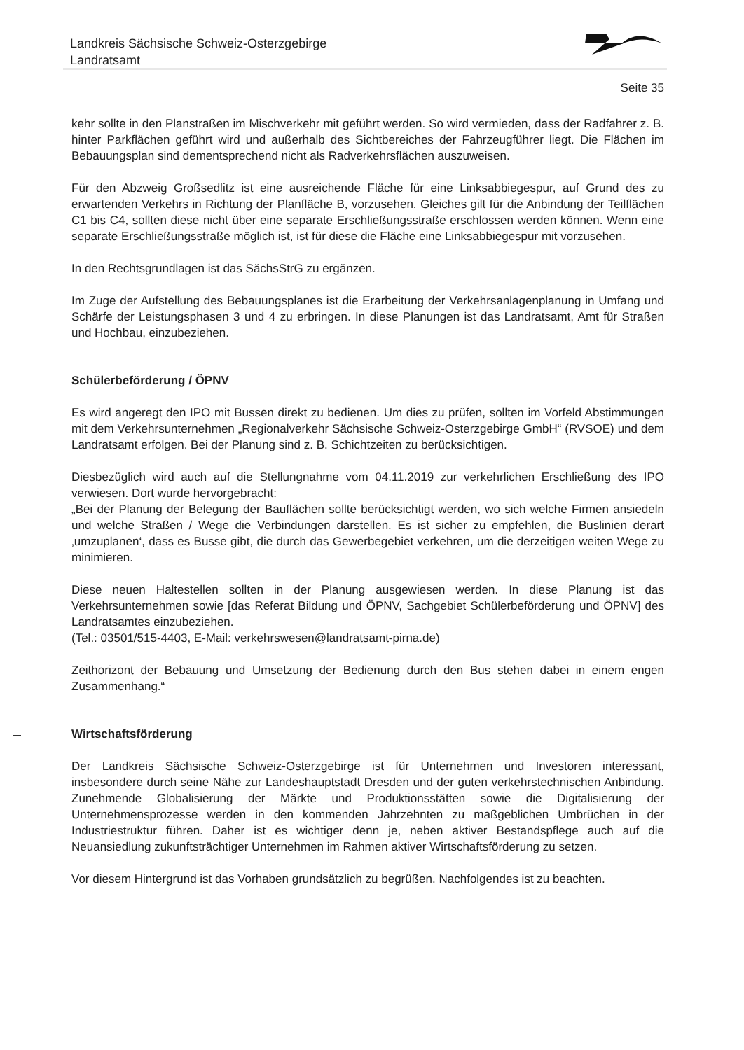Landkreis Sächsische Schweiz-Osterzgebirge
Landratsamt
Seite 35
kehr sollte in den Planstraßen im Mischverkehr mit geführt werden. So wird vermieden, dass der Radfahrer z. B. hinter Parkflächen geführt wird und außerhalb des Sichtbereiches der Fahrzeugführer liegt. Die Flächen im Bebauungsplan sind dementsprechend nicht als Radverkehrsflächen auszuweisen.
Für den Abzweig Großsedlitz ist eine ausreichende Fläche für eine Linksabbiegespur, auf Grund des zu erwartenden Verkehrs in Richtung der Planfläche B, vorzusehen. Gleiches gilt für die Anbindung der Teilflächen C1 bis C4, sollten diese nicht über eine separate Erschließungsstraße erschlossen werden können. Wenn eine separate Erschließungsstraße möglich ist, ist für diese die Fläche eine Linksabbiegespur mit vorzusehen.
In den Rechtsgrundlagen ist das SächsStrG zu ergänzen.
Im Zuge der Aufstellung des Bebauungsplanes ist die Erarbeitung der Verkehrsanlagenplanung in Umfang und Schärfe der Leistungsphasen 3 und 4 zu erbringen. In diese Planungen ist das Landratsamt, Amt für Straßen und Hochbau, einzubeziehen.
Schülerbeförderung / ÖPNV
Es wird angeregt den IPO mit Bussen direkt zu bedienen. Um dies zu prüfen, sollten im Vorfeld Abstimmungen mit dem Verkehrsunternehmen „Regionalverkehr Sächsische Schweiz-Osterzgebirge GmbH“ (RVSOE) und dem Landratsamt erfolgen. Bei der Planung sind z. B. Schichtzeiten zu berücksichtigen.
Diesbezüglich wird auch auf die Stellungnahme vom 04.11.2019 zur verkehrlichen Erschließung des IPO verwiesen. Dort wurde hervorgebracht:
„Bei der Planung der Belegung der Bauflächen sollte berücksichtigt werden, wo sich welche Firmen ansiedeln und welche Straßen / Wege die Verbindungen darstellen. Es ist sicher zu empfehlen, die Buslinien derart ‚umzuplanen‘, dass es Busse gibt, die durch das Gewerbegebiet verkehren, um die derzeitigen weiten Wege zu minimieren.
Diese neuen Haltestellen sollten in der Planung ausgewiesen werden. In diese Planung ist das Verkehrsunternehmen sowie [das Referat Bildung und ÖPNV, Sachgebiet Schülerbeförderung und ÖPNV] des Landratsamtes einzubeziehen.
(Tel.: 03501/515-4403, E-Mail: verkehrswesen@landratsamt-pirna.de)
Zeithorizont der Bebauung und Umsetzung der Bedienung durch den Bus stehen dabei in einem engen Zusammenhang.“
Wirtschaftsförderung
Der Landkreis Sächsische Schweiz-Osterzgebirge ist für Unternehmen und Investoren interessant, insbesondere durch seine Nähe zur Landeshauptstadt Dresden und der guten verkehrstechnischen Anbindung. Zunehmende Globalisierung der Märkte und Produktionsstätten sowie die Digitalisierung der Unternehmensprozesse werden in den kommenden Jahrzehnten zu maßgeblichen Umbrüchen in der Industriestruktur führen. Daher ist es wichtiger denn je, neben aktiver Bestandspflege auch auf die Neuansiedlung zukunftsträchtiger Unternehmen im Rahmen aktiver Wirtschaftsförderung zu setzen.
Vor diesem Hintergrund ist das Vorhaben grundsätzlich zu begrüßen. Nachfolgendes ist zu beachten.